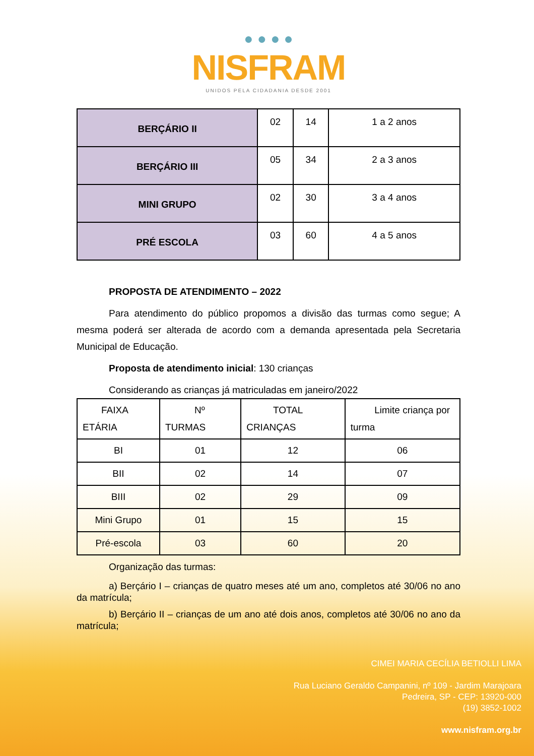● ● ● ●
NISFRAM
UNIDOS PELA CIDADANIA DESDE 2001
| BERÇÁRIO II | 02 | 14 | 1 a 2 anos |
| BERÇÁRIO III | 05 | 34 | 2 a 3 anos |
| MINI GRUPO | 02 | 30 | 3 a 4 anos |
| PRÉ ESCOLA | 03 | 60 | 4 a 5 anos |
PROPOSTA DE ATENDIMENTO – 2022
Para atendimento do público propomos a divisão das turmas como segue; A mesma poderá ser alterada de acordo com a demanda apresentada pela Secretaria Municipal de Educação.
Proposta de atendimento inicial: 130 crianças
Considerando as crianças já matriculadas em janeiro/2022
| FAIXA ETÁRIA | Nº TURMAS | TOTAL CRIANÇAS | Limite criança por turma |
| --- | --- | --- | --- |
| BI | 01 | 12 | 06 |
| BII | 02 | 14 | 07 |
| BIII | 02 | 29 | 09 |
| Mini Grupo | 01 | 15 | 15 |
| Pré-escola | 03 | 60 | 20 |
Organização das turmas:
a) Berçário I – crianças de quatro meses até um ano, completos até 30/06 no ano da matrícula;
b) Berçário II – crianças de um ano até dois anos, completos até 30/06 no ano da matrícula;
CIMEI MARIA CECÍLIA BETIOLLI LIMA
Rua Luciano Geraldo Campanini, nº 109 - Jardim Marajoara
Pedreira, SP - CEP: 13920-000
(19) 3852-1002
www.nisfram.org.br